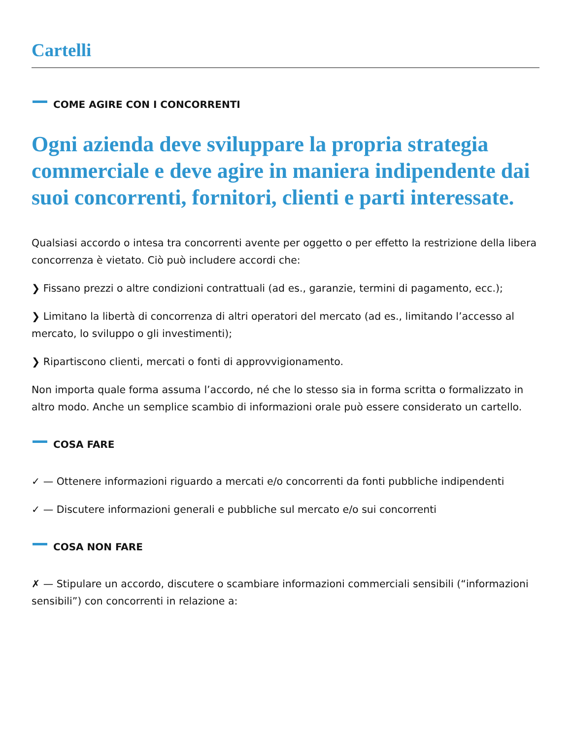Cartelli
COME AGIRE CON I CONCORRENTI
Ogni azienda deve sviluppare la propria strategia commerciale e deve agire in maniera indipendente dai suoi concorrenti, fornitori, clienti e parti interessate.
Qualsiasi accordo o intesa tra concorrenti avente per oggetto o per effetto la restrizione della libera concorrenza è vietato. Ciò può includere accordi che:
❯ Fissano prezzi o altre condizioni contrattuali (ad es., garanzie, termini di pagamento, ecc.);
❯ Limitano la libertà di concorrenza di altri operatori del mercato (ad es., limitando l’accesso al mercato, lo sviluppo o gli investimenti);
❯ Ripartiscono clienti, mercati o fonti di approvvigionamento.
Non importa quale forma assuma l’accordo, né che lo stesso sia in forma scritta o formalizzato in altro modo. Anche un semplice scambio di informazioni orale può essere considerato un cartello.
COSA FARE
✓ — Ottenere informazioni riguardo a mercati e/o concorrenti da fonti pubbliche indipendenti
✓ — Discutere informazioni generali e pubbliche sul mercato e/o sui concorrenti
COSA NON FARE
✗ — Stipulare un accordo, discutere o scambiare informazioni commerciali sensibili (“informazioni sensibili”) con concorrenti in relazione a: